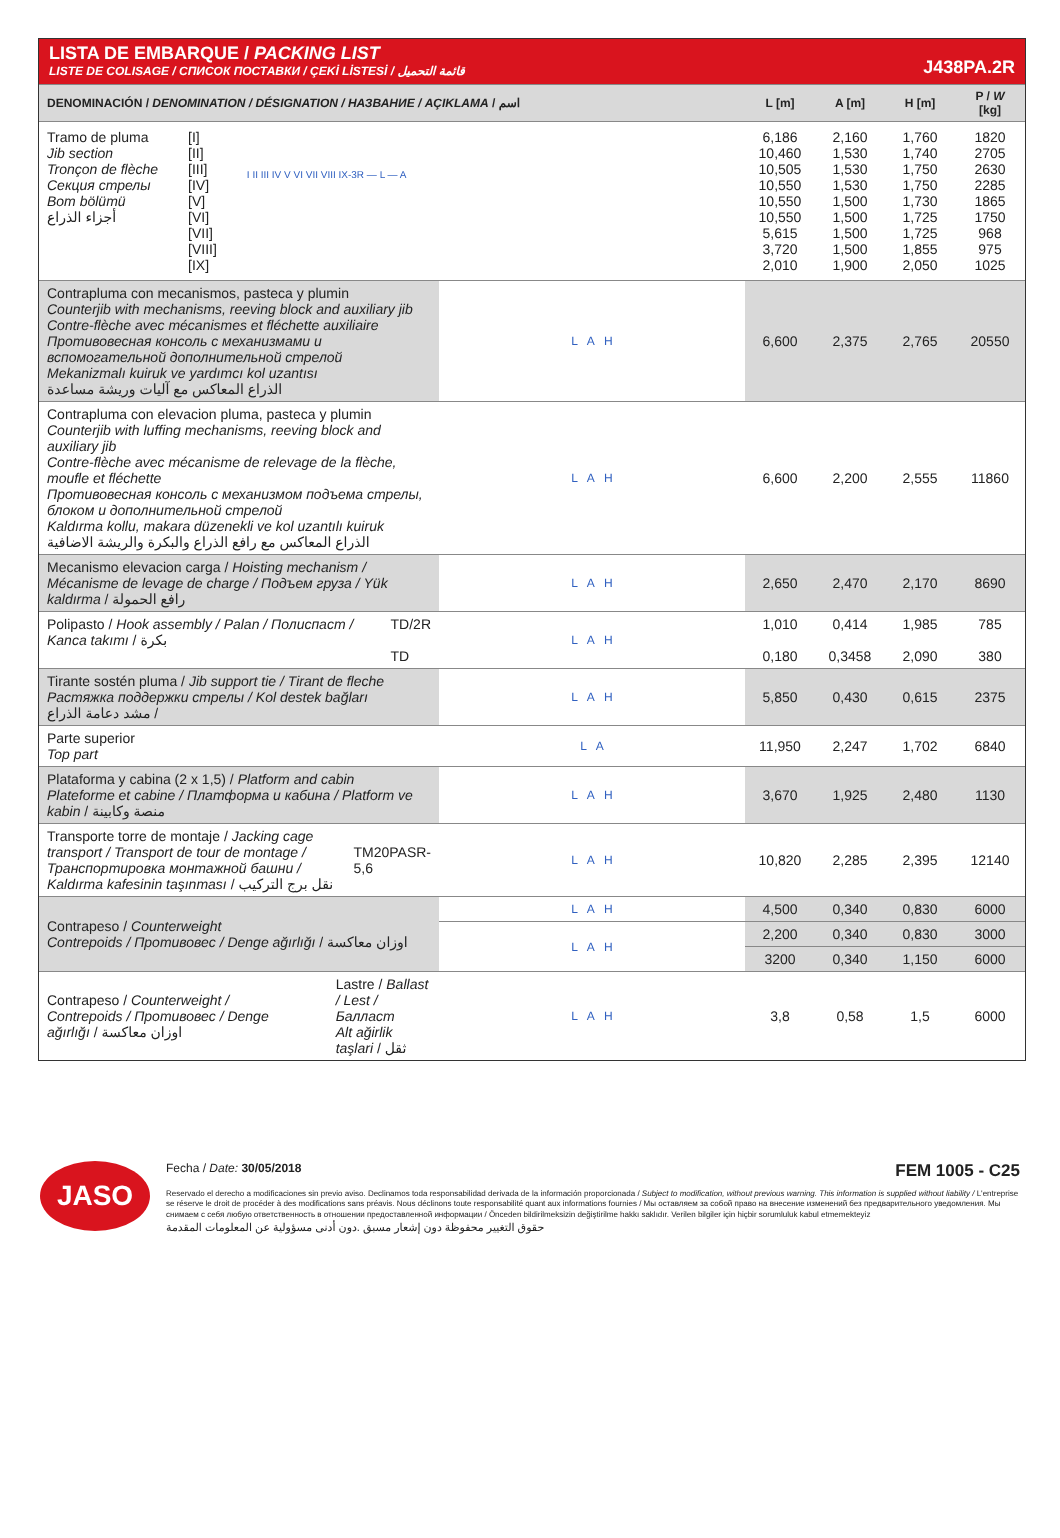LISTA DE EMBARQUE / PACKING LIST
LISTE DE COLISAGE / СПИСОК ПОСТАВКИ / ÇEKİ LİSTESİ / قائمة التحميل
J438PA.2R
| DENOMINACIÓN / DENOMINATION / DÉSIGNATION / НАЗВАНИЕ / AÇIKLAMA / اسم | | L [m] | A [m] | H [m] | P / W [kg] |
| --- | --- | --- | --- | --- | --- |
| Tramo de pluma Jib section Tronçon de flèche Секция стрелы Bom bölümü أجزاء الذراع [I] [II] [III] [IV] [V] [VI] [VII] [VIII] [IX] I II III IV V VI VII VIII IX-3R — L — A | | 6,186 10,460 10,505 10,550 10,550 10,550 5,615 3,720 2,010 | 2,160 1,530 1,530 1,530 1,500 1,500 1,500 1,500 1,900 | 1,760 1,740 1,750 1,750 1,730 1,725 1,725 1,855 2,050 | 1820 2705 2630 2285 1865 1750 968 975 1025 |
| Contrapluma con mecanismos, pasteca y plumin Counterjib with mechanisms, reeving block and auxiliary jib Contre-flèche avec mécanismes et fléchette auxiliaire Противовесная консоль с механизмами и вспомогательной дополнительной стрелой Mekanizmalı kuiruk ve yardımcı kol uzantısı الذراع المعاكس مع آليات وريشة مساعدة | L A H | 6,600 | 2,375 | 2,765 | 20550 |
| Contrapluma con elevacion pluma, pasteca y plumin Counterjib with luffing mechanisms, reeving block and auxiliary jib Contre-flèche avec mécanisme de relevage de la flèche, moufle et fléchette Противовесная консоль с механизмом подъема стрелы, блоком и дополнительной стрелой Kaldırma kollu, makara düzenekli ve kol uzantılı kuiruk الذراع المعاكس مع رافع الذراع والبكرة والريشة الاضافية | L A H | 6,600 | 2,200 | 2,555 | 11860 |
| Mecanismo elevacion carga / Hoisting mechanism / Mécanisme de levage de charge / Подъем груза / Yük kaldırma / رافع الحمولة | L A H | 2,650 | 2,470 | 2,170 | 8690 |
| Polipasto / Hook assembly / Palan / Полиспаст / Kanca takımı / بكرة TD/2R TD | L A H | 1,010 0,180 | 0,414 0,3458 | 1,985 2,090 | 785 380 |
| Tirante sostén pluma / Jib support tie / Tirant de fleche Растяжка поддержки стрелы / Kol destek bağları مشد دعامة الذراع / | L A H | 5,850 | 0,430 | 0,615 | 2375 |
| Parte superior Top part | L A | 11,950 | 2,247 | 1,702 | 6840 |
| Plataforma y cabina (2 x 1,5) / Platform and cabin Plateforme et cabine / Платформа и кабина / Platform ve kabin / منصة وكابينة | L A H | 3,670 | 1,925 | 2,480 | 1130 |
| Transporte torre de montaje / Jacking cage transport / Transport de tour de montage / Транспортировка монтажной башни / Kaldırma kafesinin taşınması / نقل برج التركيب TM20PASR-5,6 | L A H | 10,820 | 2,285 | 2,395 | 12140 |
| Contrapeso / Counterweight Contrepoids / Противовес / Denge ağırlığı / اوزان معاكسة | L A H | 4,500 | 0,340 | 0,830 | 6000 |
| | L A H | 2,200 | 0,340 | 0,830 | 3000 |
| | | 3200 | 0,340 | 1,150 | 6000 |
| Contrapeso / Counterweight / Contrepoids / Противовес / Denge ağırlığı / اوزان معاكسة Lastre / Ballast / Lest / Балласт Alt ağirlik taşlari / ثقل | L A H | 3,8 | 0,58 | 1,5 | 6000 |
JASO
Fecha / Date: 30/05/2018 FEM 1005 - C25
Reservado el derecho a modificaciones sin previo aviso. Declinamos toda responsabilidad derivada de la información proporcionada / Subject to modification, without previous warning. This information is supplied without liability / L'entreprise se réserve le droit de procéder à des modifications sans préavis. Nous déclinons toute responsabilité quant aux informations fournies / Мы оставляем за собой право на внесение изменений без предварительного уведомления. Мы снимаем с себя любую ответственность в отношении предоставленной информации / Önceden bildirilmeksizin değiştirilme hakkı saklıdır. Verilen bilgiler için hiçbir sorumluluk kabul etmemekteyiz
حقوق التغيير محفوظة دون إشعار مسبق .دون أدنى مسؤولية عن المعلومات المقدمة